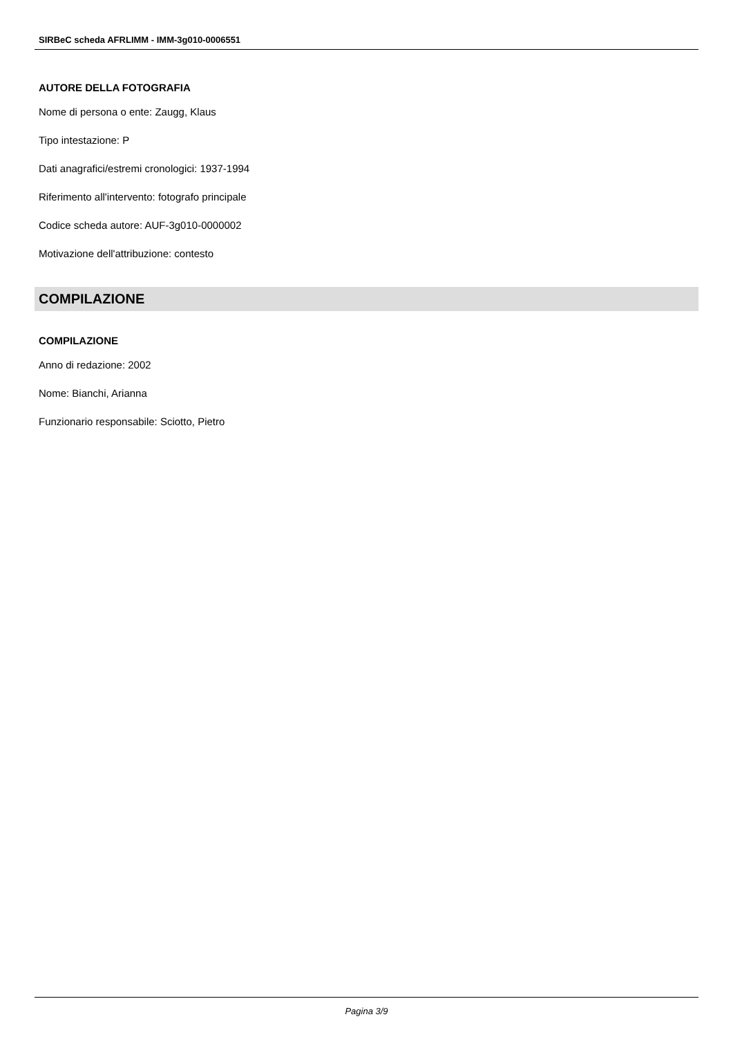SIRBeC scheda AFRLIMM - IMM-3g010-0006551
AUTORE DELLA FOTOGRAFIA
Nome di persona o ente: Zaugg, Klaus
Tipo intestazione: P
Dati anagrafici/estremi cronologici: 1937-1994
Riferimento all'intervento: fotografo principale
Codice scheda autore: AUF-3g010-0000002
Motivazione dell'attribuzione: contesto
COMPILAZIONE
COMPILAZIONE
Anno di redazione: 2002
Nome: Bianchi, Arianna
Funzionario responsabile: Sciotto, Pietro
Pagina 3/9